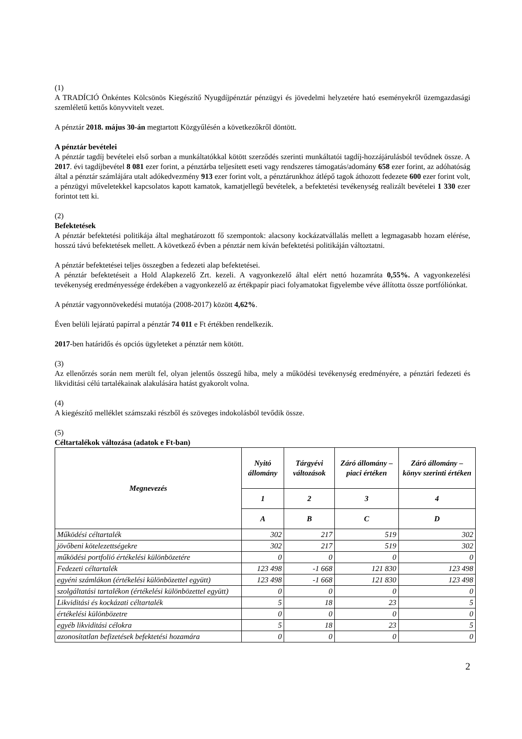(1)
A TRADÍCIÓ Önkéntes Kölcsönös Kiegészítő Nyugdíjpénztár pénzügyi és jövedelmi helyzetére ható eseményekről üzemgazdasági szemléletű kettős könyvvitelt vezet.
A pénztár 2018. május 30-án megtartott Közgyűlésén a következőkről döntött.
A pénztár bevételei
A pénztár tagdíj bevételei első sorban a munkáltatókkal kötött szerződés szerinti munkáltatói tagdíj-hozzájárulásból tevődnek össze. A 2017. évi tagdíjbevétel 8 081 ezer forint, a pénztárba teljesített eseti vagy rendszeres támogatás/adomány 658 ezer forint, az adóhatóság által a pénztár számlájára utalt adókedvezmény 913 ezer forint volt, a pénztárunkhoz átlépő tagok áthozott fedezete 600 ezer forint volt, a pénzügyi műveletekkel kapcsolatos kapott kamatok, kamatjellegű bevételek, a befektetési tevékenység realizált bevételei 1 330 ezer forintot tett ki.
(2)
Befektetések
A pénztár befektetési politikája által meghatározott fő szempontok: alacsony kockázatvállalás mellett a legmagasabb hozam elérése, hosszú távú befektetések mellett. A következő évben a pénztár nem kíván befektetési politikáján változtatni.
A pénztár befektetései teljes összegben a fedezeti alap befektetései.
A pénztár befektetéseit a Hold Alapkezelő Zrt. kezeli. A vagyonkezelő által elért nettó hozamráta 0,55%. A vagyonkezelési tevékenység eredményessége érdekében a vagyonkezelő az értékpapír piaci folyamatokat figyelembe véve állította össze portfóliónkat.
A pénztár vagyonnövekedési mutatója (2008-2017) között 4,62%.
Éven belüli lejáratú papírral a pénztár 74 011 e Ft értékben rendelkezik.
2017-ben határidős és opciós ügyleteket a pénztár nem kötött.
(3)
Az ellenőrzés során nem merült fel, olyan jelentős összegű hiba, mely a működési tevékenység eredményére, a pénztári fedezeti és likviditási célú tartalékainak alakulására hatást gyakorolt volna.
(4)
A kiegészítő melléklet számszaki részből és szöveges indokolásból tevődik össze.
(5)
Céltartalékok változása (adatok e Ft-ban)
| Megnevezés | Nyitó állomány | Tárgyévi változások | Záró állomány – piaci értéken | Záró állomány – könyv szerinti értéken |
| --- | --- | --- | --- | --- |
| | 1 | 2 | 3 | 4 |
| | A | B | C | D |
| Működési céltartalék | 302 | 217 | 519 | 302 |
| jövőbeni kötelezettségekre | 302 | 217 | 519 | 302 |
| működési portfolió értékelési különbözetére | 0 | 0 | 0 | 0 |
| Fedezeti céltartalék | 123 498 | -1 668 | 121 830 | 123 498 |
| egyéni számlákon (értékelési különbözettel együtt) | 123 498 | -1 668 | 121 830 | 123 498 |
| szolgáltatási tartalékon (értékelési különbözettel együtt) | 0 | 0 | 0 | 0 |
| Likviditási és kockázati céltartalék | 5 | 18 | 23 | 5 |
| értékelési különbözetre | 0 | 0 | 0 | 0 |
| egyéb likviditási célokra | 5 | 18 | 23 | 5 |
| azonosítatlan befizetések befektetési hozamára | 0 | 0 | 0 | 0 |
2